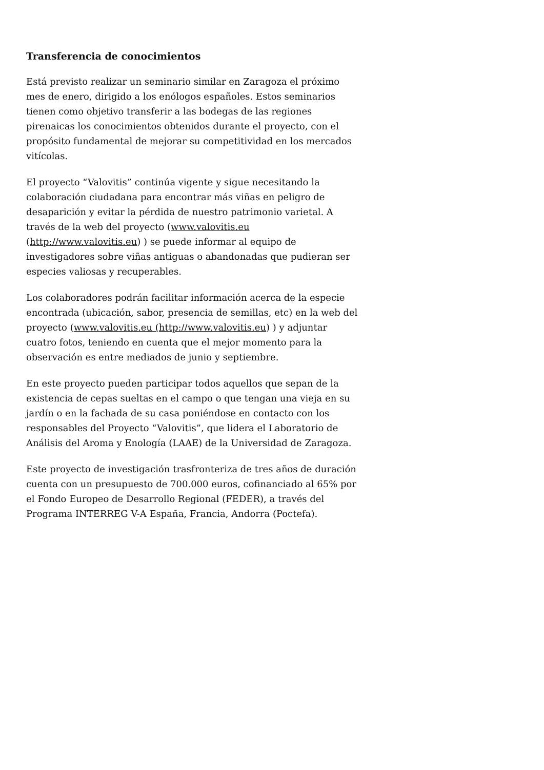Transferencia de conocimientos
Está previsto realizar un seminario similar en Zaragoza el próximo mes de enero, dirigido a los enólogos españoles. Estos seminarios tienen como objetivo transferir a las bodegas de las regiones pirenaicas los conocimientos obtenidos durante el proyecto, con el propósito fundamental de mejorar su competitividad en los mercados vitícolas.
El proyecto “Valovitis” continúa vigente y sigue necesitando la colaboración ciudadana para encontrar más viñas en peligro de desaparición y evitar la pérdida de nuestro patrimonio varietal. A través de la web del proyecto (www.valovitis.eu (http://www.valovitis.eu) ) se puede informar al equipo de investigadores sobre viñas antiguas o abandonadas que pudieran ser especies valiosas y recuperables.
Los colaboradores podrán facilitar información acerca de la especie encontrada (ubicación, sabor, presencia de semillas, etc) en la web del proyecto (www.valovitis.eu (http://www.valovitis.eu) ) y adjuntar cuatro fotos, teniendo en cuenta que el mejor momento para la observación es entre mediados de junio y septiembre.
En este proyecto pueden participar todos aquellos que sepan de la existencia de cepas sueltas en el campo o que tengan una vieja en su jardín o en la fachada de su casa poniéndose en contacto con los responsables del Proyecto “Valovitis”, que lidera el Laboratorio de Análisis del Aroma y Enología (LAAE) de la Universidad de Zaragoza.
Este proyecto de investigación trasfronteriza de tres años de duración cuenta con un presupuesto de 700.000 euros, cofinanciado al 65% por el Fondo Europeo de Desarrollo Regional (FEDER), a través del Programa INTERREG V-A España, Francia, Andorra (Poctefa).